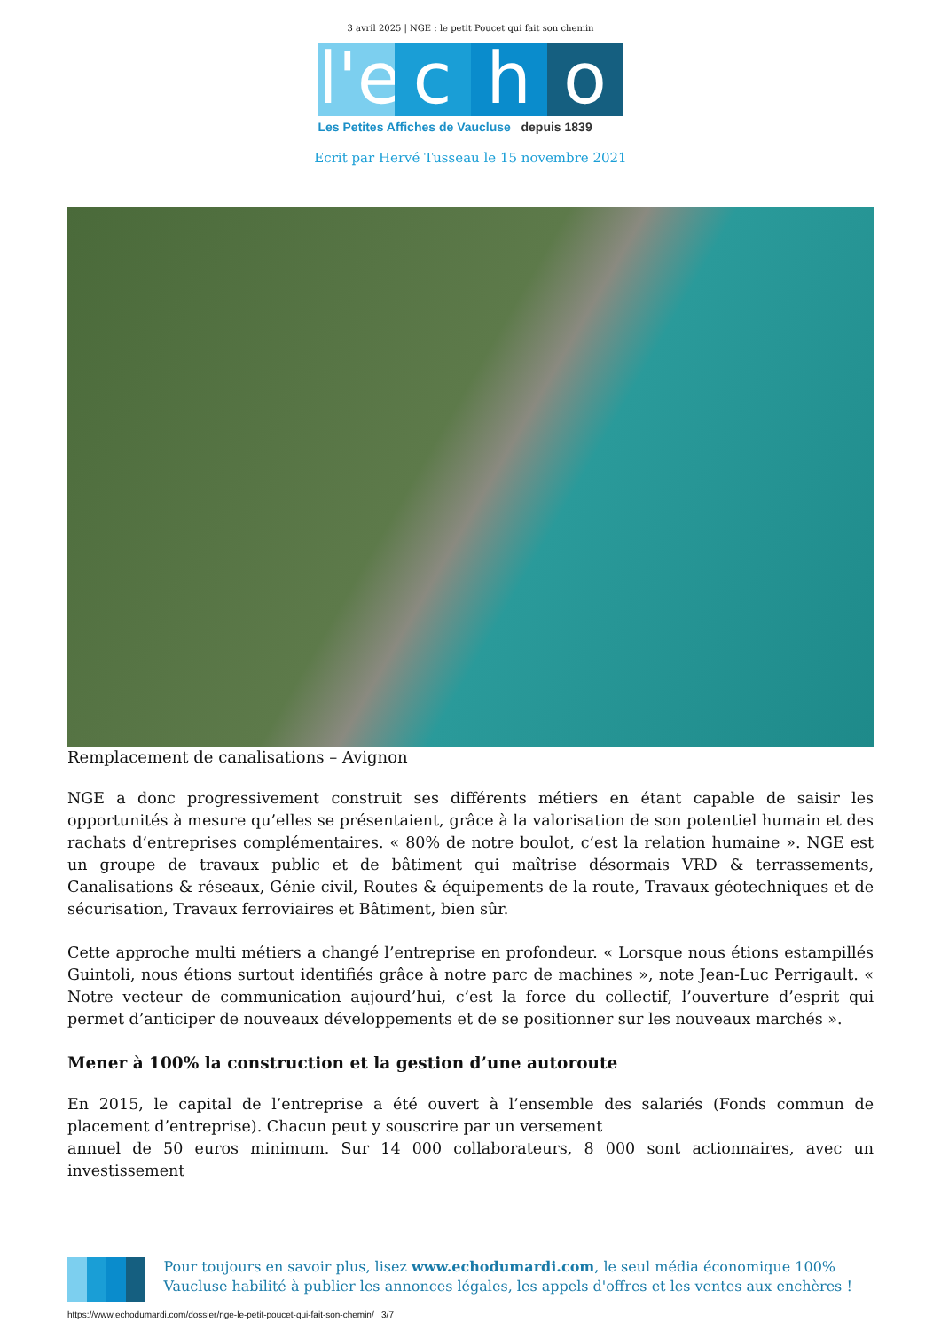3 avril 2025 | NGE : le petit Poucet qui fait son chemin
l'e
c
h
o
Les Petites Affiches de Vaucluse depuis 1839
Ecrit par Hervé Tusseau le 15 novembre 2021
Remplacement de canalisations – Avignon
NGE a donc progressivement construit ses différents métiers en étant capable de saisir les opportunités à mesure qu’elles se présentaient, grâce à la valorisation de son potentiel humain et des rachats d’entreprises complémentaires. « 80% de notre boulot, c’est la relation humaine ». NGE est un groupe de travaux public et de bâtiment qui maîtrise désormais VRD & terrassements, Canalisations & réseaux, Génie civil, Routes & équipements de la route, Travaux géotechniques et de sécurisation, Travaux ferroviaires et Bâtiment, bien sûr.
Cette approche multi métiers a changé l’entreprise en profondeur. « Lorsque nous étions estampillés Guintoli, nous étions surtout identifiés grâce à notre parc de machines », note Jean-Luc Perrigault. « Notre vecteur de communication aujourd’hui, c’est la force du collectif, l’ouverture d’esprit qui permet d’anticiper de nouveaux développements et de se positionner sur les nouveaux marchés ».
Mener à 100% la construction et la gestion d’une autoroute
En 2015, le capital de l’entreprise a été ouvert à l’ensemble des salariés (Fonds commun de placement d’entreprise). Chacun peut y souscrire par un versement
annuel de 50 euros minimum. Sur 14 000 collaborateurs, 8 000 sont actionnaires, avec un investissement
Pour toujours en savoir plus, lisez www.echodumardi.com, le seul média économique 100% Vaucluse habilité à publier les annonces légales, les appels d'offres et les ventes aux enchères !
https://www.echodumardi.com/dossier/nge-le-petit-poucet-qui-fait-son-chemin/ 3/7